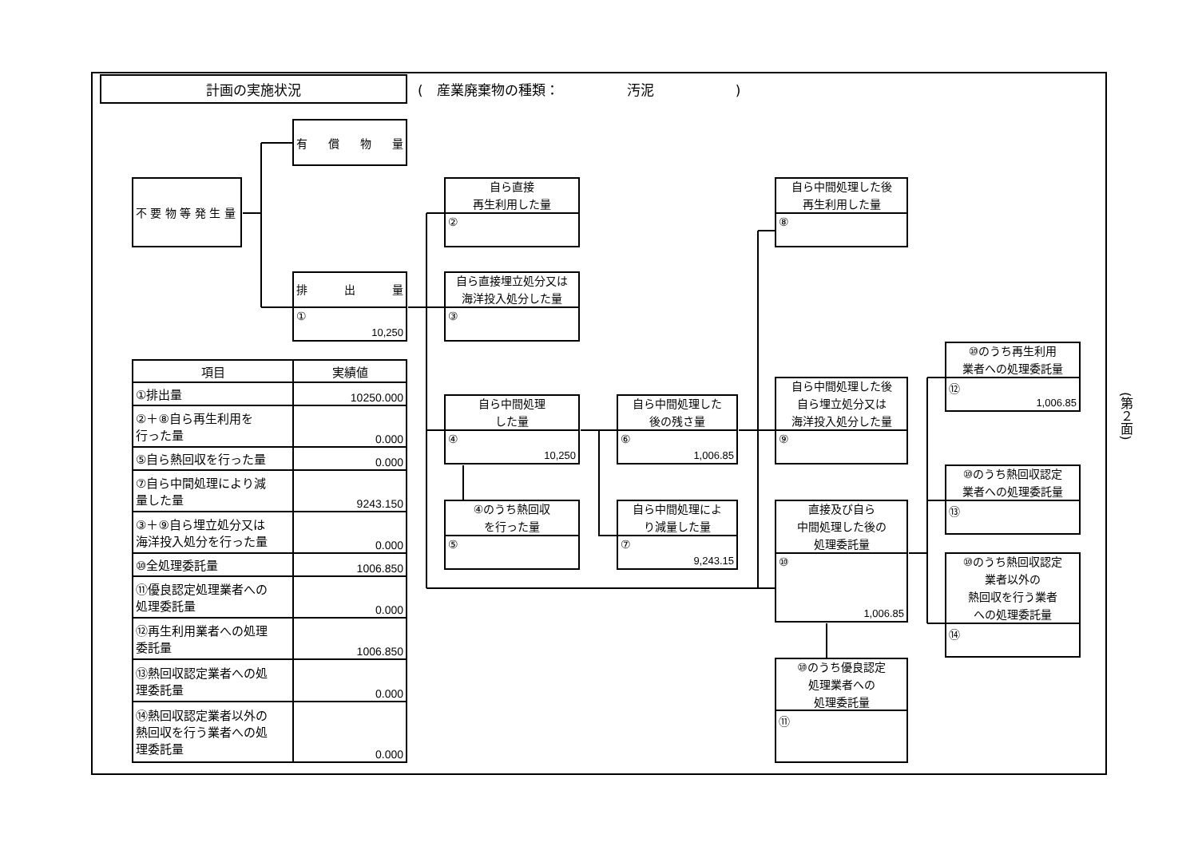計画の実施状況
(　産業廃棄物の種類：　　　　　汚泥　　　　　　)
不 要 物 等 発 生 量
有償物量
排出量
①
10,250
自ら直接
再生利用した量
②
自ら直接埋立処分又は
海洋投入処分した量
③
自ら中間処理
した量
④
10,250
④のうち熱回収
を行った量
⑤
自ら中間処理した
後の残さ量
⑥
1,006.85
自ら中間処理によ
り減量した量
⑦
9,243.15
自ら中間処理した後
再生利用した量
⑧
自ら中間処理した後
自ら埋立処分又は
海洋投入処分した量
⑨
直接及び自ら
中間処理した後の
処理委託量
⑩
1,006.85
⑩のうち優良認定
処理業者への
処理委託量
⑪
⑩のうち再生利用
業者への処理委託量
⑫
1,006.85
⑩のうち熱回収認定
業者への処理委託量
⑬
⑩のうち熱回収認定
業者以外の
熱回収を行う業者
への処理委託量
⑭
| 項目 | 実績値 |
| --- | --- |
| ①排出量 | 10250.000 |
| ②＋⑧自ら再生利用を 行った量 | 0.000 |
| ⑤自ら熱回収を行った量 | 0.000 |
| ⑦自ら中間処理により減 量した量 | 9243.150 |
| ③＋⑨自ら埋立処分又は 海洋投入処分を行った量 | 0.000 |
| ⑩全処理委託量 | 1006.850 |
| ⑪優良認定処理業者への 処理委託量 | 0.000 |
| ⑫再生利用業者への処理 委託量 | 1006.850 |
| ⑬熱回収認定業者への処 理委託量 | 0.000 |
| ⑭熱回収認定業者以外の 熱回収を行う業者への処 理委託量 | 0.000 |
(第２面)